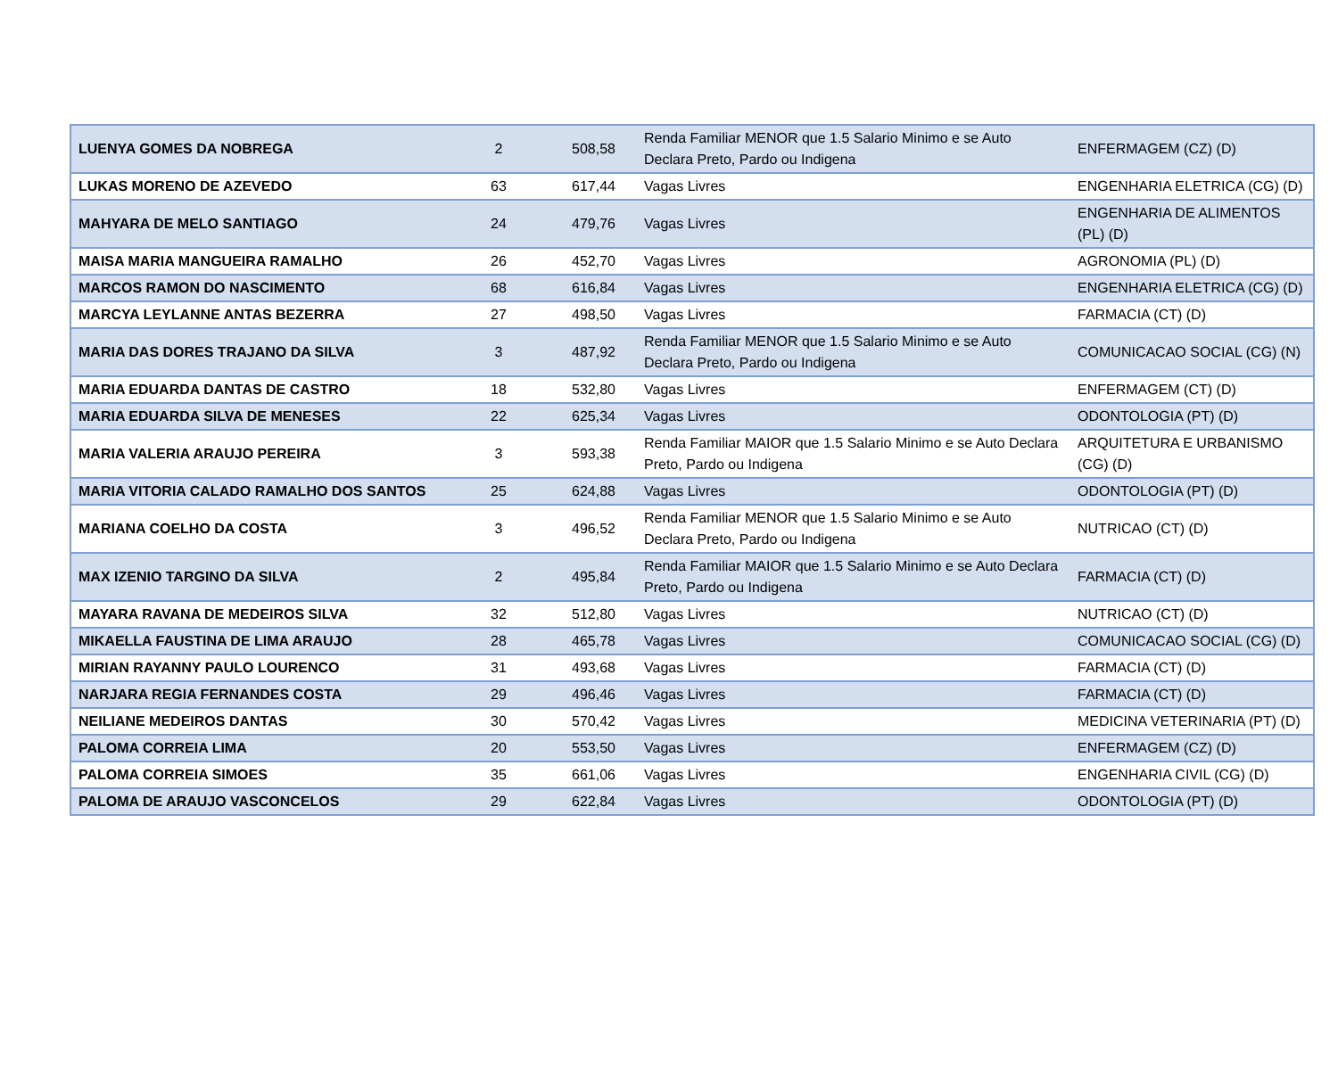| LUENYA GOMES DA NOBREGA | 2 | 508,58 | Renda Familiar MENOR que 1.5 Salario Minimo e se Auto Declara Preto, Pardo ou Indigena | ENFERMAGEM (CZ) (D) |
| LUKAS MORENO DE AZEVEDO | 63 | 617,44 | Vagas Livres | ENGENHARIA ELETRICA (CG) (D) |
| MAHYARA DE MELO SANTIAGO | 24 | 479,76 | Vagas Livres | ENGENHARIA DE ALIMENTOS (PL) (D) |
| MAISA MARIA MANGUEIRA RAMALHO | 26 | 452,70 | Vagas Livres | AGRONOMIA (PL) (D) |
| MARCOS RAMON DO NASCIMENTO | 68 | 616,84 | Vagas Livres | ENGENHARIA ELETRICA (CG) (D) |
| MARCYA LEYLANNE ANTAS BEZERRA | 27 | 498,50 | Vagas Livres | FARMACIA (CT) (D) |
| MARIA DAS DORES TRAJANO DA SILVA | 3 | 487,92 | Renda Familiar MENOR que 1.5 Salario Minimo e se Auto Declara Preto, Pardo ou Indigena | COMUNICACAO SOCIAL (CG) (N) |
| MARIA EDUARDA DANTAS DE CASTRO | 18 | 532,80 | Vagas Livres | ENFERMAGEM (CT) (D) |
| MARIA EDUARDA SILVA DE MENESES | 22 | 625,34 | Vagas Livres | ODONTOLOGIA (PT) (D) |
| MARIA VALERIA ARAUJO PEREIRA | 3 | 593,38 | Renda Familiar MAIOR que 1.5 Salario Minimo e se Auto Declara Preto, Pardo ou Indigena | ARQUITETURA E URBANISMO (CG) (D) |
| MARIA VITORIA CALADO RAMALHO DOS SANTOS | 25 | 624,88 | Vagas Livres | ODONTOLOGIA (PT) (D) |
| MARIANA COELHO DA COSTA | 3 | 496,52 | Renda Familiar MENOR que 1.5 Salario Minimo e se Auto Declara Preto, Pardo ou Indigena | NUTRICAO (CT) (D) |
| MAX IZENIO TARGINO DA SILVA | 2 | 495,84 | Renda Familiar MAIOR que 1.5 Salario Minimo e se Auto Declara Preto, Pardo ou Indigena | FARMACIA (CT) (D) |
| MAYARA RAVANA DE MEDEIROS SILVA | 32 | 512,80 | Vagas Livres | NUTRICAO (CT) (D) |
| MIKAELLA FAUSTINA DE LIMA ARAUJO | 28 | 465,78 | Vagas Livres | COMUNICACAO SOCIAL (CG) (D) |
| MIRIAN RAYANNY PAULO LOURENCO | 31 | 493,68 | Vagas Livres | FARMACIA (CT) (D) |
| NARJARA REGIA FERNANDES COSTA | 29 | 496,46 | Vagas Livres | FARMACIA (CT) (D) |
| NEILIANE MEDEIROS DANTAS | 30 | 570,42 | Vagas Livres | MEDICINA VETERINARIA (PT) (D) |
| PALOMA CORREIA LIMA | 20 | 553,50 | Vagas Livres | ENFERMAGEM (CZ) (D) |
| PALOMA CORREIA SIMOES | 35 | 661,06 | Vagas Livres | ENGENHARIA CIVIL (CG) (D) |
| PALOMA DE ARAUJO VASCONCELOS | 29 | 622,84 | Vagas Livres | ODONTOLOGIA (PT) (D) |